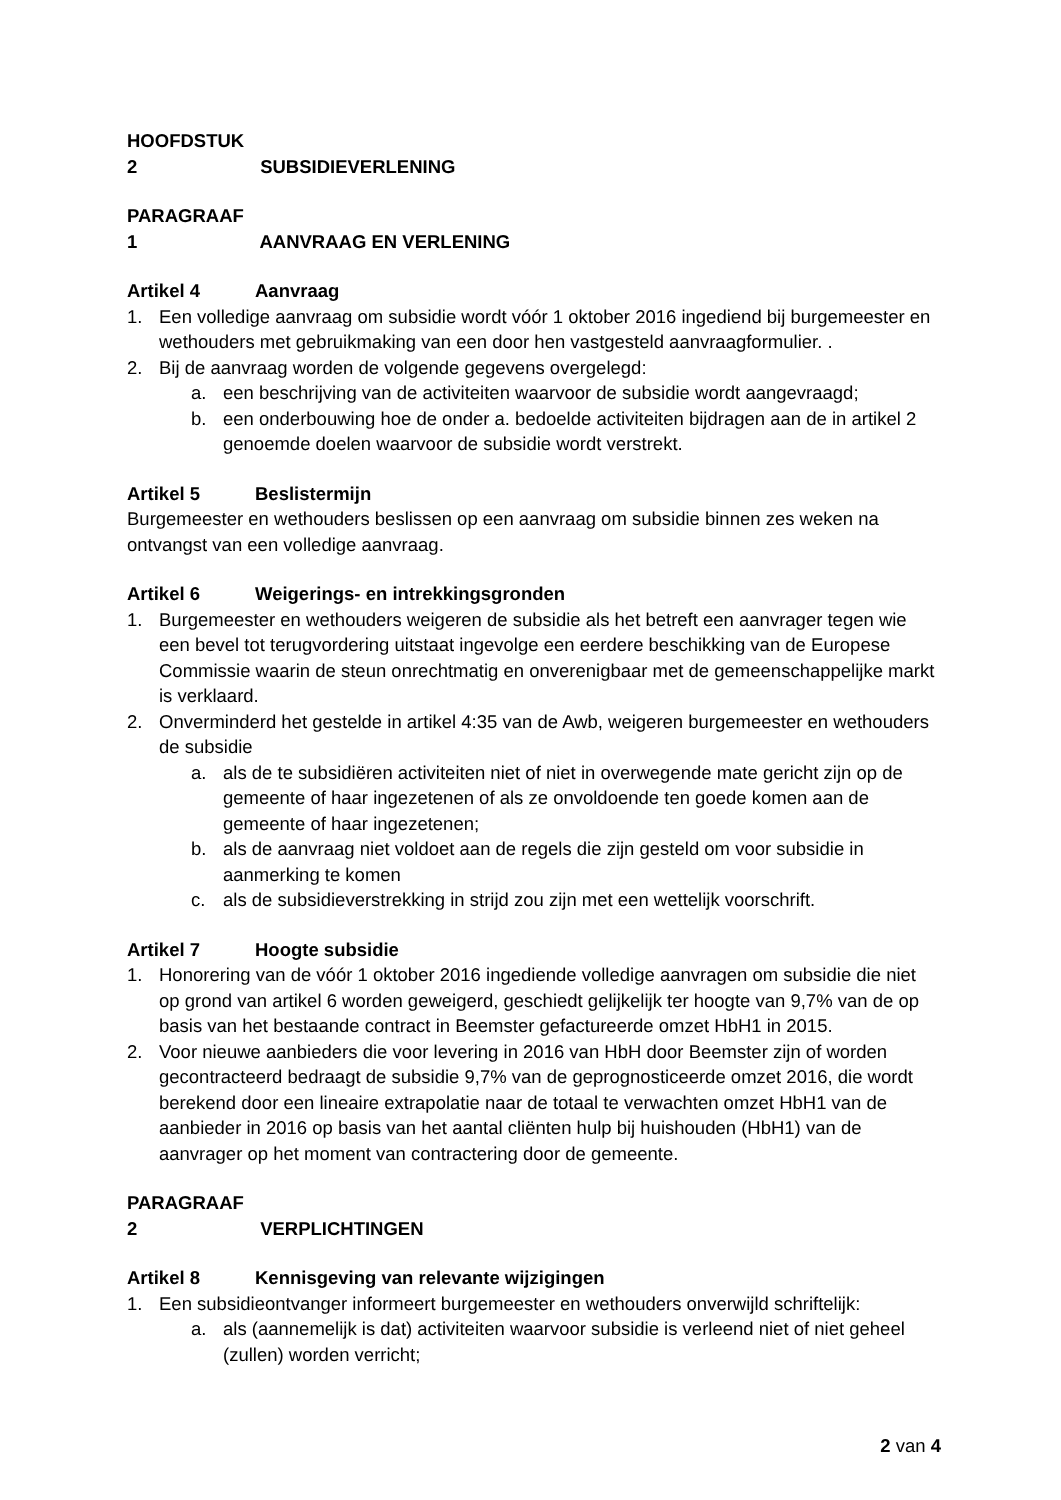HOOFDSTUK 2 SUBSIDIEVERLENING
PARAGRAAF 1 AANVRAAG EN VERLENING
Artikel 4 Aanvraag
1. Een volledige aanvraag om subsidie wordt vóór 1 oktober 2016 ingediend bij burgemeester en wethouders met gebruikmaking van een door hen vastgesteld aanvraagformulier. .
2. Bij de aanvraag worden de volgende gegevens overgelegd:
a. een beschrijving van de activiteiten waarvoor de subsidie wordt aangevraagd;
b. een onderbouwing hoe de onder a. bedoelde activiteiten bijdragen aan de in artikel 2 genoemde doelen waarvoor de subsidie wordt verstrekt.
Artikel 5 Beslistermijn
Burgemeester en wethouders beslissen op een aanvraag om subsidie binnen zes weken na ontvangst van een volledige aanvraag.
Artikel 6 Weigerings- en intrekkingsgronden
1. Burgemeester en wethouders weigeren de subsidie als het betreft een aanvrager tegen wie een bevel tot terugvordering uitstaat ingevolge een eerdere beschikking van de Europese Commissie waarin de steun onrechtmatig en onverenigbaar met de gemeenschappelijke markt is verklaard.
2. Onverminderd het gestelde in artikel 4:35 van de Awb, weigeren burgemeester en wethouders de subsidie
a. als de te subsidiëren activiteiten niet of niet in overwegende mate gericht zijn op de gemeente of haar ingezetenen of als ze onvoldoende ten goede komen aan de gemeente of haar ingezetenen;
b. als de aanvraag niet voldoet aan de regels die zijn gesteld om voor subsidie in aanmerking te komen
c. als de subsidieverstrekking in strijd zou zijn met een wettelijk voorschrift.
Artikel 7 Hoogte subsidie
1. Honorering van de vóór 1 oktober 2016 ingediende volledige aanvragen om subsidie die niet op grond van artikel 6 worden geweigerd, geschiedt gelijkelijk ter hoogte van 9,7% van de op basis van het bestaande contract in Beemster gefactureerde omzet HbH1 in 2015.
2. Voor nieuwe aanbieders die voor levering in 2016 van HbH door Beemster zijn of worden gecontracteerd bedraagt de subsidie 9,7% van de geprognosticeerde omzet 2016, die wordt berekend door een lineaire extrapolatie naar de totaal te verwachten omzet HbH1 van de aanbieder in 2016 op basis van het aantal cliënten hulp bij huishouden (HbH1) van de aanvrager op het moment van contractering door de gemeente.
PARAGRAAF 2 VERPLICHTINGEN
Artikel 8 Kennisgeving van relevante wijzigingen
1. Een subsidieontvanger informeert burgemeester en wethouders onverwijld schriftelijk:
a. als (aannemelijk is dat) activiteiten waarvoor subsidie is verleend niet of niet geheel (zullen) worden verricht;
2 van 4